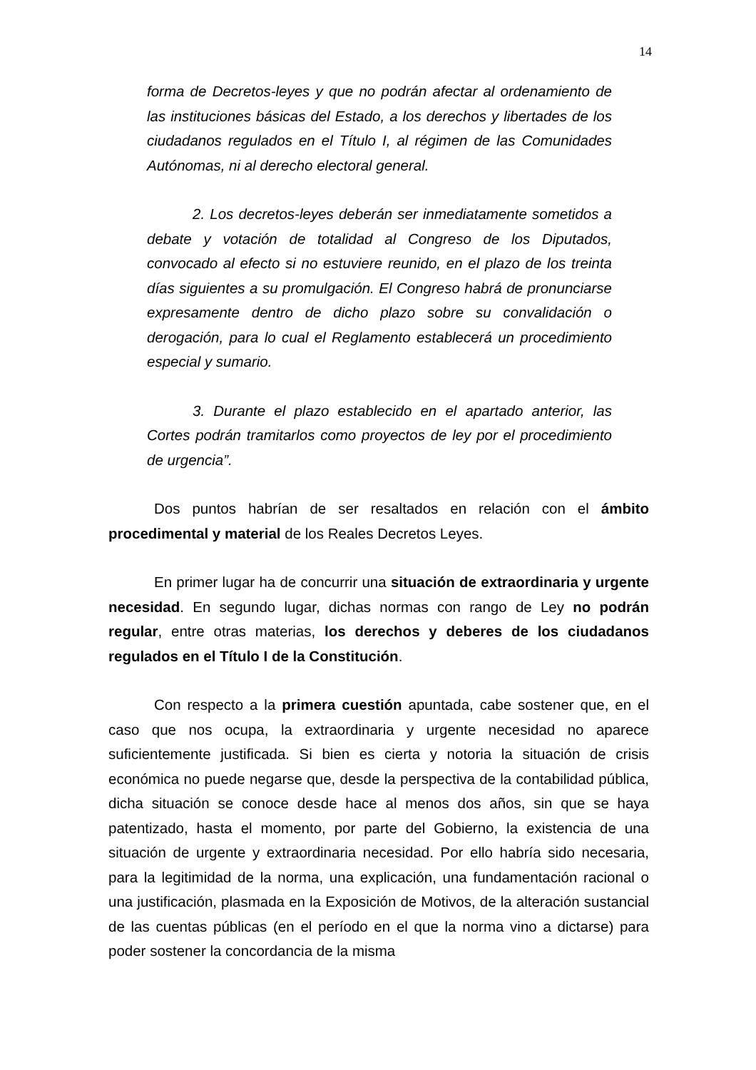14
forma de Decretos-leyes y que no podrán afectar al ordenamiento de las instituciones básicas del Estado, a los derechos y libertades de los ciudadanos regulados en el Título I, al régimen de las Comunidades Autónomas, ni al derecho electoral general.
2. Los decretos-leyes deberán ser inmediatamente sometidos a debate y votación de totalidad al Congreso de los Diputados, convocado al efecto si no estuviere reunido, en el plazo de los treinta días siguientes a su promulgación. El Congreso habrá de pronunciarse expresamente dentro de dicho plazo sobre su convalidación o derogación, para lo cual el Reglamento establecerá un procedimiento especial y sumario.
3. Durante el plazo establecido en el apartado anterior, las Cortes podrán tramitarlos como proyectos de ley por el procedimiento de urgencia”.
Dos puntos habrían de ser resaltados en relación con el ámbito procedimental y material de los Reales Decretos Leyes.
En primer lugar ha de concurrir una situación de extraordinaria y urgente necesidad. En segundo lugar, dichas normas con rango de Ley no podrán regular, entre otras materias, los derechos y deberes de los ciudadanos regulados en el Título I de la Constitución.
Con respecto a la primera cuestión apuntada, cabe sostener que, en el caso que nos ocupa, la extraordinaria y urgente necesidad no aparece suficientemente justificada. Si bien es cierta y notoria la situación de crisis económica no puede negarse que, desde la perspectiva de la contabilidad pública, dicha situación se conoce desde hace al menos dos años, sin que se haya patentizado, hasta el momento, por parte del Gobierno, la existencia de una situación de urgente y extraordinaria necesidad. Por ello habría sido necesaria, para la legitimidad de la norma, una explicación, una fundamentación racional o una justificación, plasmada en la Exposición de Motivos, de la alteración sustancial de las cuentas públicas (en el período en el que la norma vino a dictarse) para poder sostener la concordancia de la misma